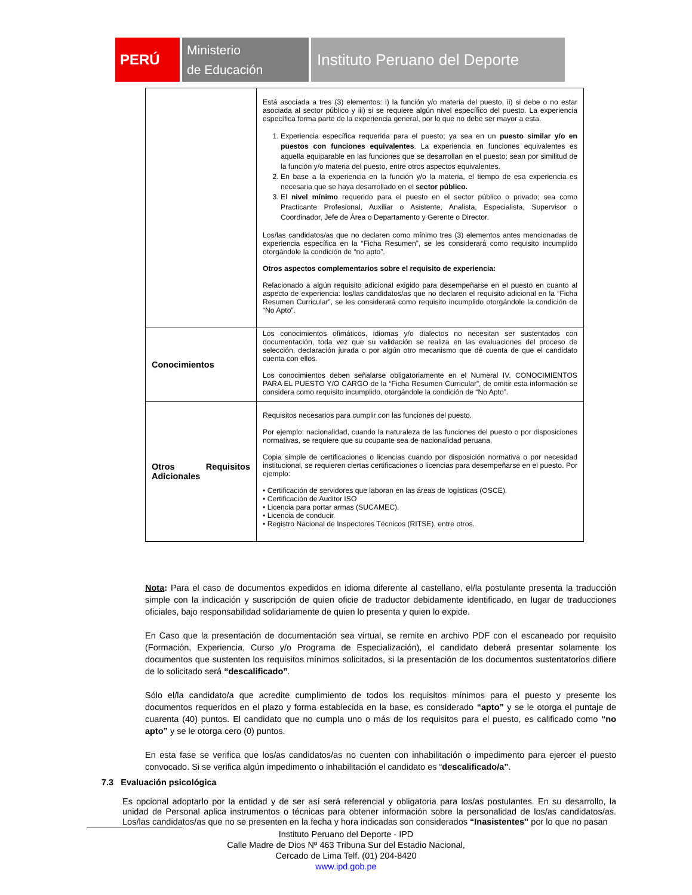PERÚ
Ministerio
de Educación
Instituto Peruano del Deporte
| | Está asociada a tres (3) elementos: i) la función y/o materia del puesto, ii) si debe o no estar asociada al sector público y iii) si se requiere algún nivel específico del puesto. La experiencia específica forma parte de la experiencia general, por lo que no debe ser mayor a esta. 1. Experiencia específica requerida para el puesto; ya sea en un puesto similar y/o en puestos con funciones equivalentes . La experiencia en funciones equivalentes es aquella equiparable en las funciones que se desarrollan en el puesto; sean por similitud de la función y/o materia del puesto, entre otros aspectos equivalentes. 2. En base a la experiencia en la función y/o la materia, el tiempo de esa experiencia es necesaria que se haya desarrollado en el sector público. 3. El nivel mínimo requerido para el puesto en el sector público o privado; sea como Practicante Profesional, Auxiliar o Asistente, Analista, Especialista, Supervisor o Coordinador, Jefe de Área o Departamento y Gerente o Director. Los/las candidatos/as que no declaren como mínimo tres (3) elementos antes mencionadas de experiencia específica en la “Ficha Resumen”, se les considerará como requisito incumplido otorgándole la condición de “no apto”. Otros aspectos complementarios sobre el requisito de experiencia: Relacionado a algún requisito adicional exigido para desempeñarse en el puesto en cuanto al aspecto de experiencia: los/las candidatos/as que no declaren el requisito adicional en la “Ficha Resumen Curricular”, se les considerará como requisito incumplido otorgándole la condición de “No Apto”. |
| Conocimientos | Los conocimientos ofimáticos, idiomas y/o dialectos no necesitan ser sustentados con documentación, toda vez que su validación se realiza en las evaluaciones del proceso de selección, declaración jurada o por algún otro mecanismo que dé cuenta de que el candidato cuenta con ellos. Los conocimientos deben señalarse obligatoriamente en el Numeral IV. CONOCIMIENTOS PARA EL PUESTO Y/O CARGO de la “Ficha Resumen Curricular”, de omitir esta información se considera como requisito incumplido, otorgándole la condición de “No Apto”. |
| Otros Requisitos Adicionales | Requisitos necesarios para cumplir con las funciones del puesto. Por ejemplo: nacionalidad, cuando la naturaleza de las funciones del puesto o por disposiciones normativas, se requiere que su ocupante sea de nacionalidad peruana. Copia simple de certificaciones o licencias cuando por disposición normativa o por necesidad institucional, se requieren ciertas certificaciones o licencias para desempeñarse en el puesto. Por ejemplo: • Certificación de servidores que laboran en las áreas de logísticas (OSCE). • Certificación de Auditor ISO • Licencia para portar armas (SUCAMEC). • Licencia de conducir. • Registro Nacional de Inspectores Técnicos (RITSE), entre otros. |
Nota: Para el caso de documentos expedidos en idioma diferente al castellano, el/la postulante presenta la traducción simple con la indicación y suscripción de quien oficie de traductor debidamente identificado, en lugar de traducciones oficiales, bajo responsabilidad solidariamente de quien lo presenta y quien lo expide.
En Caso que la presentación de documentación sea virtual, se remite en archivo PDF con el escaneado por requisito (Formación, Experiencia, Curso y/o Programa de Especialización), el candidato deberá presentar solamente los documentos que sustenten los requisitos mínimos solicitados, si la presentación de los documentos sustentatorios difiere de lo solicitado será “descalificado”.
Sólo el/la candidato/a que acredite cumplimiento de todos los requisitos mínimos para el puesto y presente los documentos requeridos en el plazo y forma establecida en la base, es considerado “apto” y se le otorga el puntaje de cuarenta (40) puntos. El candidato que no cumpla uno o más de los requisitos para el puesto, es calificado como “no apto” y se le otorga cero (0) puntos.
En esta fase se verifica que los/as candidatos/as no cuenten con inhabilitación o impedimento para ejercer el puesto convocado. Si se verifica algún impedimento o inhabilitación el candidato es “descalificado/a”.
7.3 Evaluación psicológica
Es opcional adoptarlo por la entidad y de ser así será referencial y obligatoria para los/as postulantes. En su desarrollo, la unidad de Personal aplica instrumentos o técnicas para obtener información sobre la personalidad de los/as candidatos/as. Los/las candidatos/as que no se presenten en la fecha y hora indicadas son considerados “Inasistentes” por lo que no pasan
Instituto Peruano del Deporte - IPD
Calle Madre de Dios Nº 463 Tribuna Sur del Estadio Nacional,
Cercado de Lima Telf. (01) 204-8420
www.ipd.gob.pe